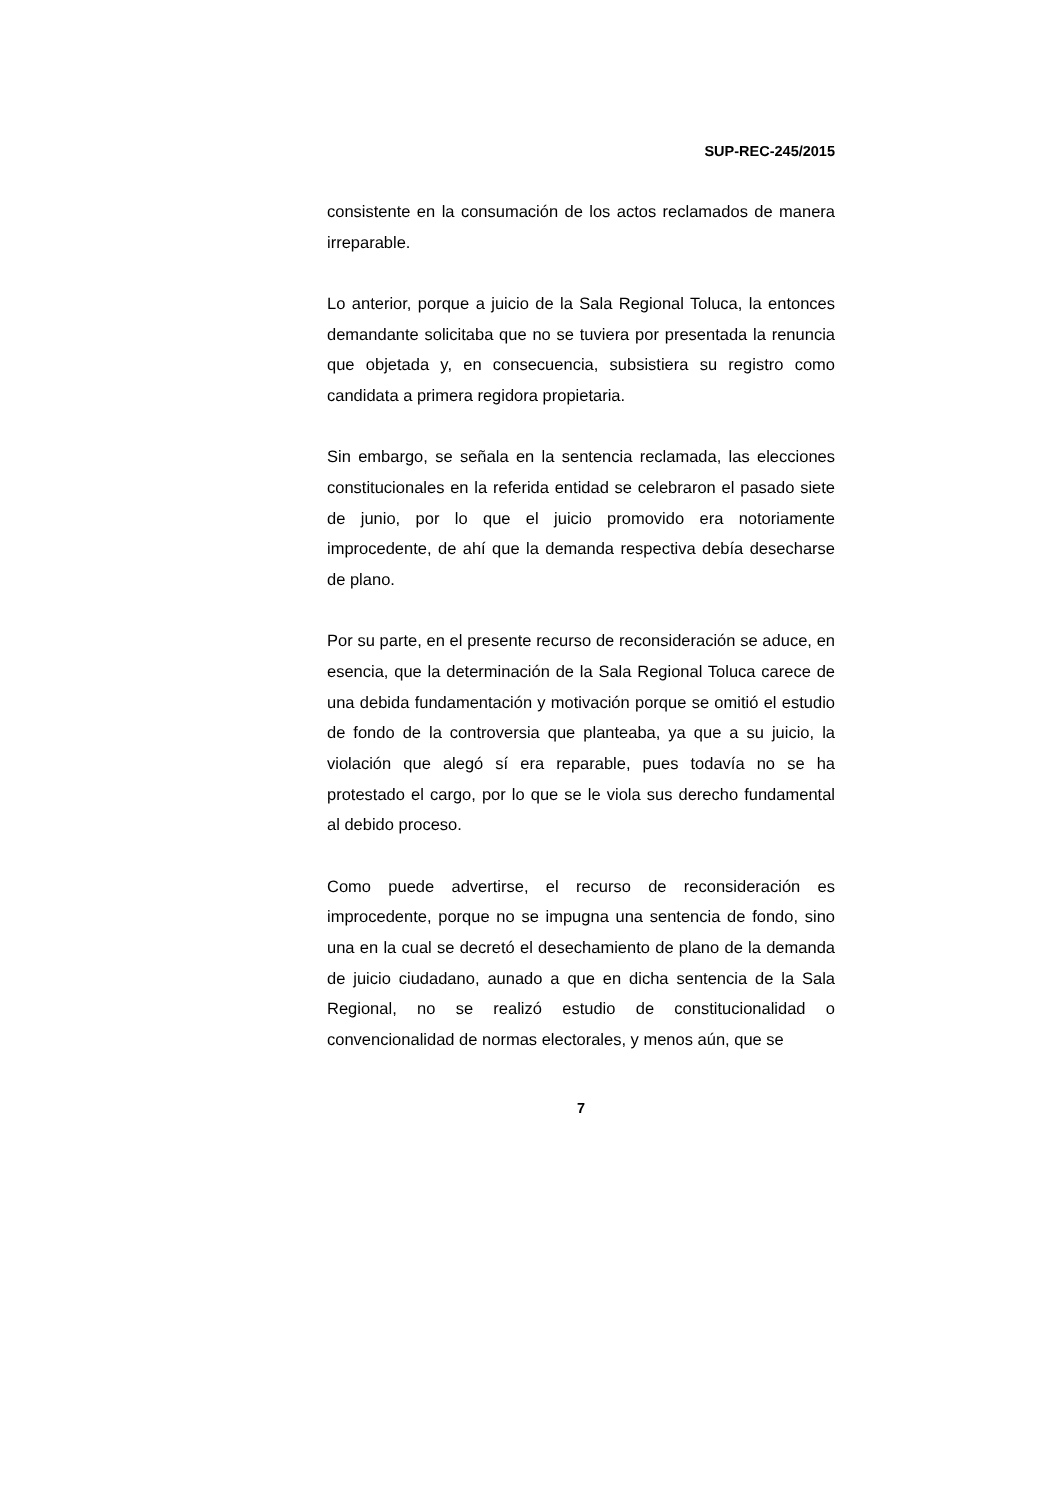SUP-REC-245/2015
consistente en la consumación de los actos reclamados de manera irreparable.
Lo anterior, porque a juicio de la Sala Regional Toluca, la entonces demandante solicitaba que no se tuviera por presentada la renuncia que objetada y, en consecuencia, subsistiera su registro como candidata a primera regidora propietaria.
Sin embargo, se señala en la sentencia reclamada, las elecciones constitucionales en la referida entidad se celebraron el pasado siete de junio, por lo que el juicio promovido era notoriamente improcedente, de ahí que la demanda respectiva debía desecharse de plano.
Por su parte, en el presente recurso de reconsideración se aduce, en esencia, que la determinación de la Sala Regional Toluca carece de una debida fundamentación y motivación porque se omitió el estudio de fondo de la controversia que planteaba, ya que a su juicio, la violación que alegó sí era reparable, pues todavía no se ha protestado el cargo, por lo que se le viola sus derecho fundamental al debido proceso.
Como puede advertirse, el recurso de reconsideración es improcedente, porque no se impugna una sentencia de fondo, sino una en la cual se decretó el desechamiento de plano de la demanda de juicio ciudadano, aunado a que en dicha sentencia de la Sala Regional, no se realizó estudio de constitucionalidad o convencionalidad de normas electorales, y menos aún, que se
7